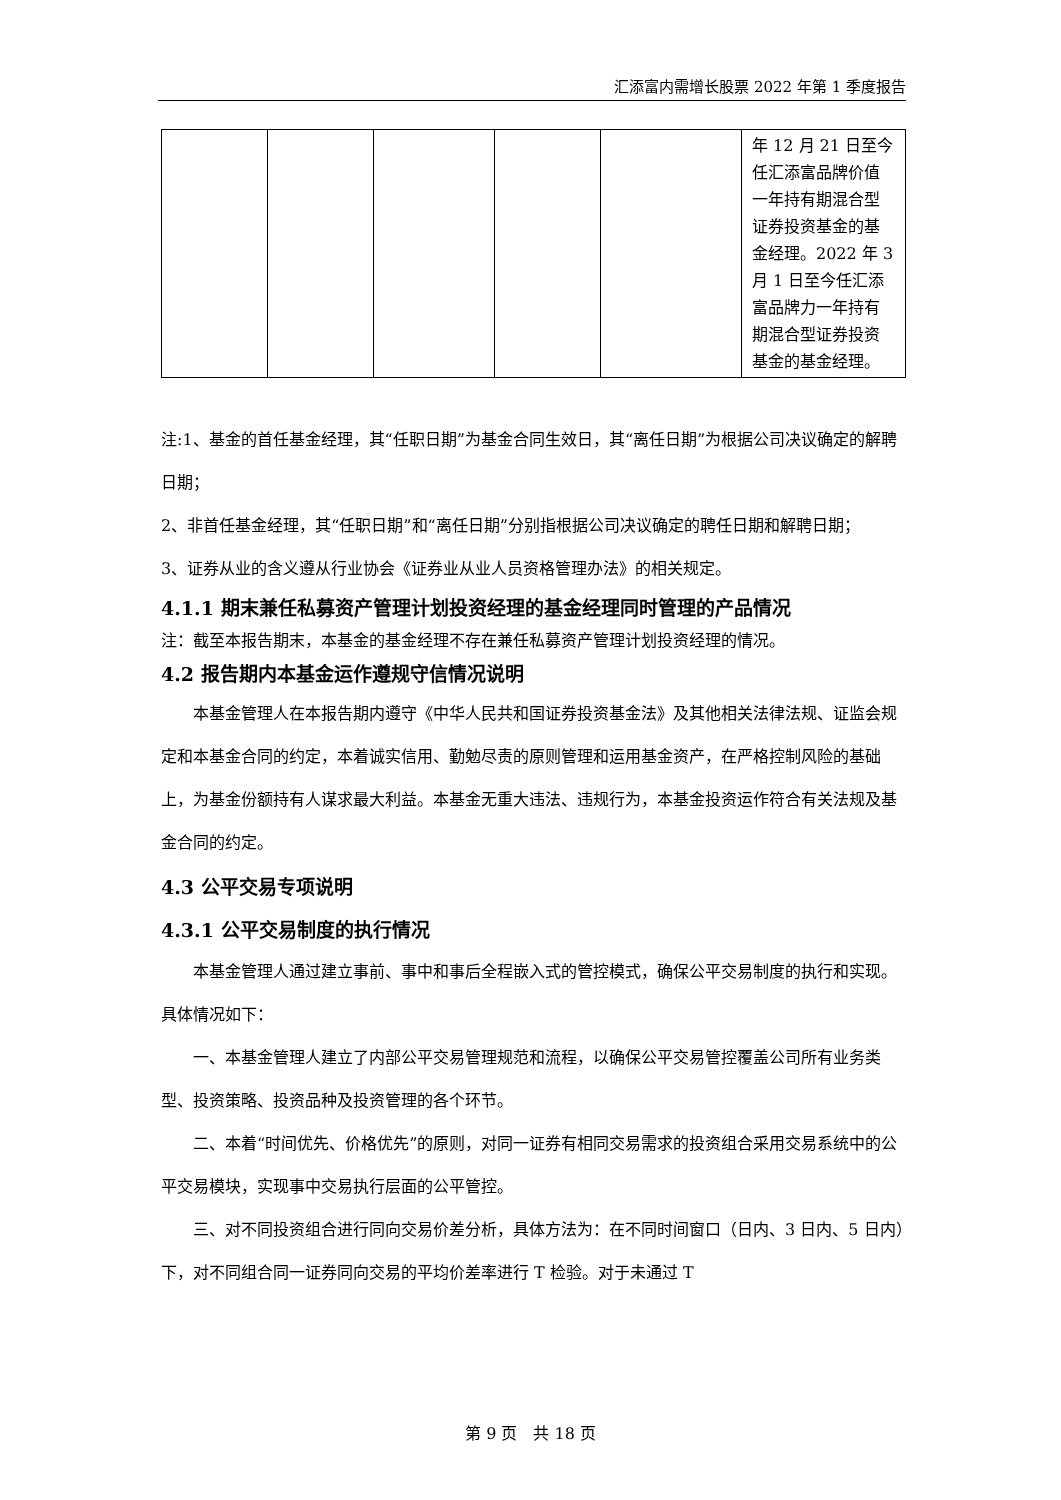汇添富内需增长股票 2022 年第 1 季度报告
| | | | | | 年 12 月 21 日至今任汇添富品牌价值一年持有期混合型证券投资基金的基金经理。2022 年 3 月 1 日至今任汇添富品牌力一年持有期混合型证券投资基金的基金经理。 |
注:1、基金的首任基金经理，其“任职日期”为基金合同生效日，其“离任日期”为根据公司决议确定的解聘日期；
2、非首任基金经理，其“任职日期”和“离任日期”分别指根据公司决议确定的聘任日期和解聘日期；
3、证券从业的含义遵从行业协会《证券业从业人员资格管理办法》的相关规定。
4.1.1 期末兼任私募资产管理计划投资经理的基金经理同时管理的产品情况
注：截至本报告期末，本基金的基金经理不存在兼任私募资产管理计划投资经理的情况。
4.2 报告期内本基金运作遵规守信情况说明
本基金管理人在本报告期内遵守《中华人民共和国证券投资基金法》及其他相关法律法规、证监会规定和本基金合同的约定，本着诚实信用、勤勉尽责的原则管理和运用基金资产，在严格控制风险的基础上，为基金份额持有人谋求最大利益。本基金无重大违法、违规行为，本基金投资运作符合有关法规及基金合同的约定。
4.3 公平交易专项说明
4.3.1 公平交易制度的执行情况
本基金管理人通过建立事前、事中和事后全程嵌入式的管控模式，确保公平交易制度的执行和实现。具体情况如下：
一、本基金管理人建立了内部公平交易管理规范和流程，以确保公平交易管控覆盖公司所有业务类型、投资策略、投资品种及投资管理的各个环节。
二、本着“时间优先、价格优先”的原则，对同一证券有相同交易需求的投资组合采用交易系统中的公平交易模块，实现事中交易执行层面的公平管控。
三、对不同投资组合进行同向交易价差分析，具体方法为：在不同时间窗口（日内、3 日内、5 日内）下，对不同组合同一证券同向交易的平均价差率进行 T 检验。对于未通过 T
第 9 页　共 18 页